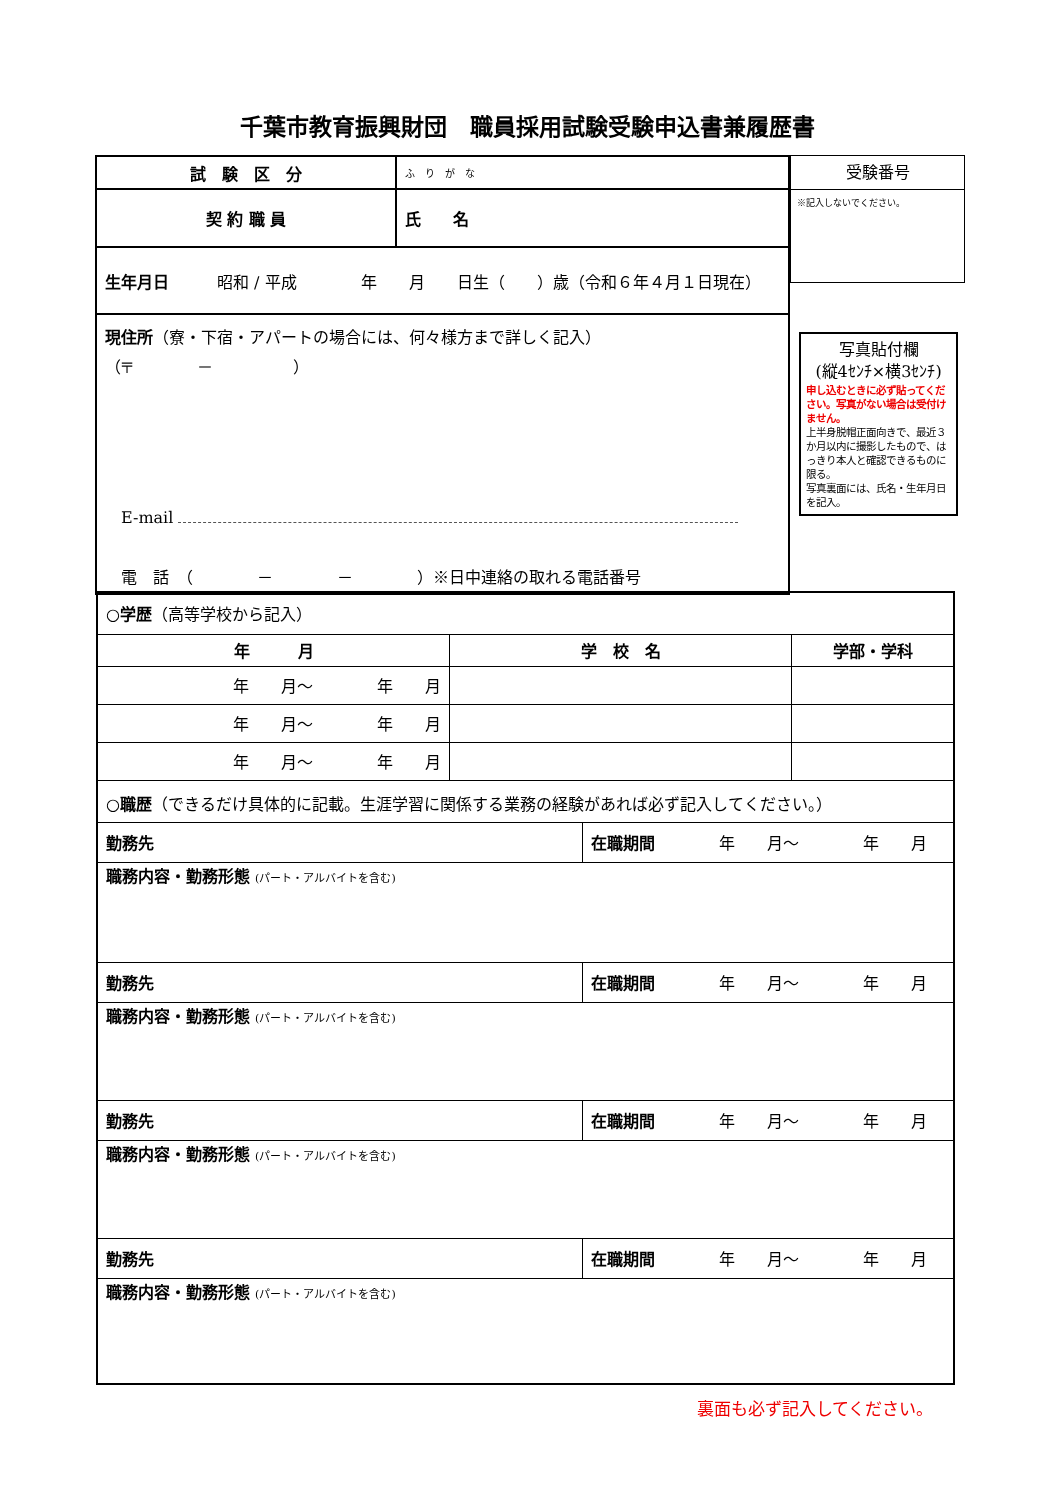千葉市教育振興財団　職員採用試験受験申込書兼履歴書
| 試 験 区 分 | ふ り が な |
| 契 約 職 員 | 氏 名 |
| 生年月日 昭和 / 平成 年 月 日生（ ）歳（令和６年４月１日現在） | |
| 現住所 （寮・下宿・アパートの場合には、何々様方まで詳しく記入） （〒 － ） E-mail 電 話 （ － － ）※日中連絡の取れる電話番号 | |
受験番号
※記入しないでください。
写真貼付欄
(縦4ｾﾝﾁ×横3ｾﾝﾁ)
申し込むときに必ず貼ってください。写真がない場合は受付けません。
上半身脱帽正面向きで、最近３か月以内に撮影したもので、はっきり本人と確認できるものに限る。
写真裏面には、氏名・生年月日を記入。
| ○学歴 （高等学校から記入） | | | |
| 年 月 | 学 校 名 | | 学部・学科 |
| 年 月～ 年 月 | | | |
| 年 月～ 年 月 | | | |
| 年 月～ 年 月 | | | |
| ○職歴 （できるだけ具体的に記載。生涯学習に関係する業務の経験があれば必ず記入してください。） | | | |
| 勤務先 | | 在職期間 年 月～ 年 月 | |
| 職務内容・勤務形態 (パート・アルバイトを含む) | | | |
| 勤務先 | | 在職期間 年 月～ 年 月 | |
| 職務内容・勤務形態 (パート・アルバイトを含む) | | | |
| 勤務先 | | 在職期間 年 月～ 年 月 | |
| 職務内容・勤務形態 (パート・アルバイトを含む) | | | |
| 勤務先 | | 在職期間 年 月～ 年 月 | |
| 職務内容・勤務形態 (パート・アルバイトを含む) | | | |
裏面も必ず記入してください。